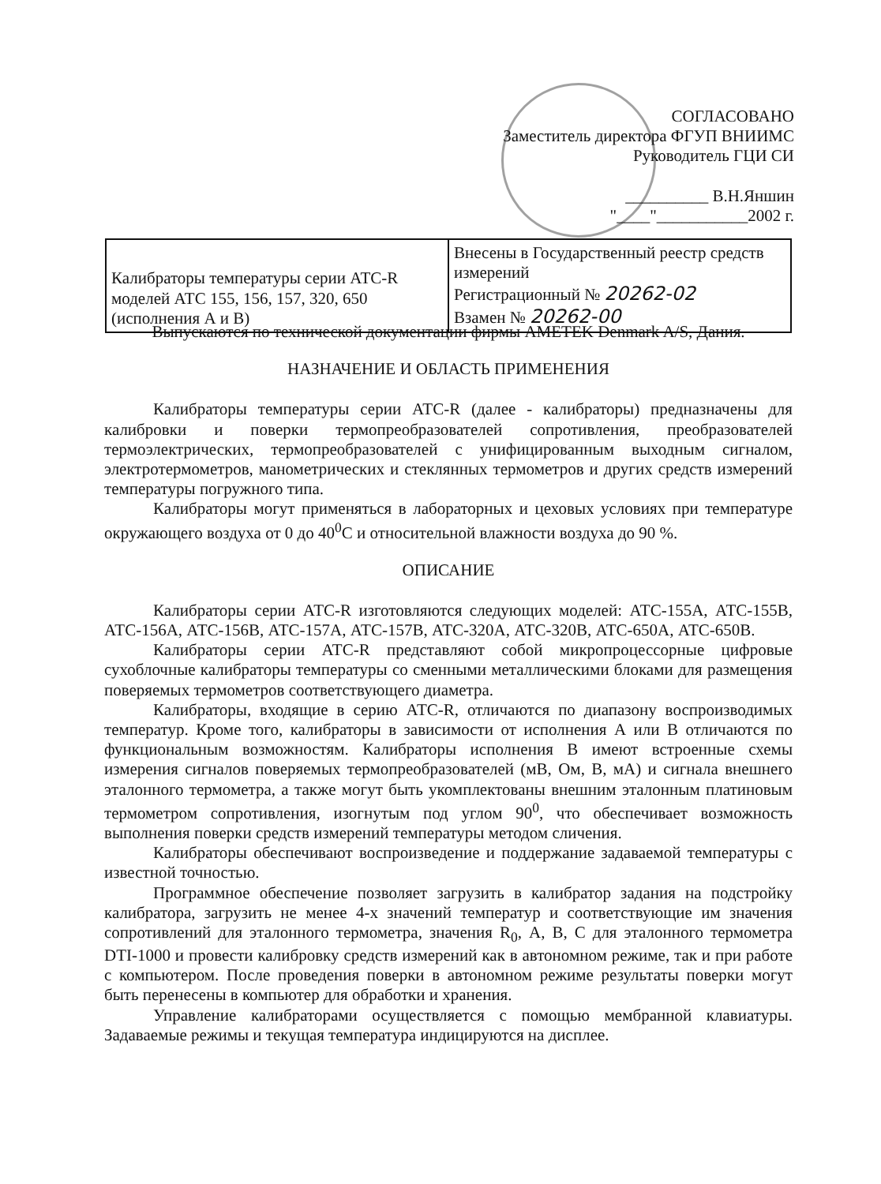СОГЛАСОВАНО
Заместитель директора ФГУП ВНИИМС
Руководитель ГЦИ СИ
__________ В.Н.Яншин
"____"___________2002 г.
| Калибраторы температуры серии АТС-R моделей АТС 155, 156, 157, 320, 650 (исполнения А и В) | Внесены в Государственный реестр средств измерений Регистрационный № 20262-02 Взамен № 20262-00 |
Выпускаются по технической документации фирмы AMETEK Denmark A/S, Дания.
НАЗНАЧЕНИЕ И ОБЛАСТЬ ПРИМЕНЕНИЯ
Калибраторы температуры серии АТС-R (далее - калибраторы) предназначены для калибровки и поверки термопреобразователей сопротивления, преобразователей термоэлектрических, термопреобразователей с унифицированным выходным сигналом, электротермометров, манометрических и стеклянных термометров и других средств измерений температуры погружного типа.
Калибраторы могут применяться в лабораторных и цеховых условиях при температуре окружающего воздуха от 0 до 40<sup>0</sup>С и относительной влажности воздуха до 90 %.
ОПИСАНИЕ
Калибраторы серии АТС-R изготовляются следующих моделей: АТС-155А, АТС-155В, АТС-156А, АТС-156В, АТС-157А, АТС-157В, АТС-320А, АТС-320В, АТС-650А, АТС-650В.
Калибраторы серии АТС-R представляют собой микропроцессорные цифровые сухоблочные калибраторы температуры со сменными металлическими блоками для размещения поверяемых термометров соответствующего диаметра.
Калибраторы, входящие в серию АТС-R, отличаются по диапазону воспроизводимых температур. Кроме того, калибраторы в зависимости от исполнения А или В отличаются по функциональным возможностям. Калибраторы исполнения В имеют встроенные схемы измерения сигналов поверяемых термопреобразователей (мВ, Ом, В, мА) и сигнала внешнего эталонного термометра, а также могут быть укомплектованы внешним эталонным платиновым термометром сопротивления, изогнутым под углом 90<sup>0</sup>, что обеспечивает возможность выполнения поверки средств измерений температуры методом сличения.
Калибраторы обеспечивают воспроизведение и поддержание задаваемой температуры с известной точностью.
Программное обеспечение позволяет загрузить в калибратор задания на подстройку калибратора, загрузить не менее 4-х значений температур и соответствующие им значения сопротивлений для эталонного термометра, значения R<sub>0</sub>, А, В, С для эталонного термометра DTI-1000 и провести калибровку средств измерений как в автономном режиме, так и при работе с компьютером. После проведения поверки в автономном режиме результаты поверки могут быть перенесены в компьютер для обработки и хранения.
Управление калибраторами осуществляется с помощью мембранной клавиатуры. Задаваемые режимы и текущая температура индицируются на дисплее.